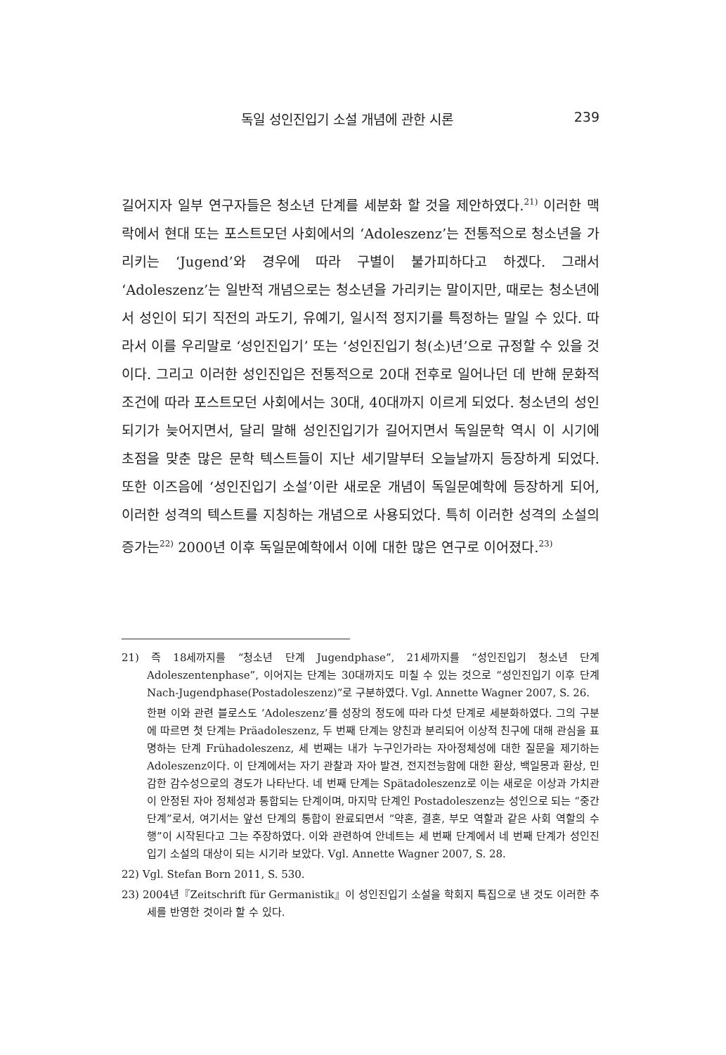독일 성인진입기 소설 개념에 관한 시론 239
길어지자 일부 연구자들은 청소년 단계를 세분화 할 것을 제안하였다.<sup>21)</sup> 이러한 맥락에서 현대 또는 포스트모던 사회에서의 ‘Adoleszenz’는 전통적으로 청소년을 가리키는 ‘Jugend’와 경우에 따라 구별이 불가피하다고 하겠다. 그래서 ‘Adoleszenz’는 일반적 개념으로는 청소년을 가리키는 말이지만, 때로는 청소년에서 성인이 되기 직전의 과도기, 유예기, 일시적 정지기를 특정하는 말일 수 있다. 따라서 이를 우리말로 ‘성인진입기’ 또는 ‘성인진입기 청(소)년’으로 규정할 수 있을 것이다. 그리고 이러한 성인진입은 전통적으로 20대 전후로 일어나던 데 반해 문화적 조건에 따라 포스트모던 사회에서는 30대, 40대까지 이르게 되었다. 청소년의 성인되기가 늦어지면서, 달리 말해 성인진입기가 길어지면서 독일문학 역시 이 시기에 초점을 맞춘 많은 문학 텍스트들이 지난 세기말부터 오늘날까지 등장하게 되었다. 또한 이즈음에 ‘성인진입기 소설’이란 새로운 개념이 독일문예학에 등장하게 되어, 이러한 성격의 텍스트를 지칭하는 개념으로 사용되었다. 특히 이러한 성격의 소설의 증가는<sup>22)</sup> 2000년 이후 독일문예학에서 이에 대한 많은 연구로 이어졌다.<sup>23)</sup>
21) 즉 18세까지를 “청소년 단계 Jugendphase”, 21세까지를 “성인진입기 청소년 단계 Adoleszentenphase”, 이어지는 단계는 30대까지도 미칠 수 있는 것으로 “성인진입기 이후 단계 Nach-Jugendphase(Postadoleszenz)”로 구분하였다. Vgl. Annette Wagner 2007, S. 26.
한편 이와 관련 블로스도 ‘Adoleszenz’를 성장의 정도에 따라 다섯 단계로 세분화하였다. 그의 구분에 따르면 첫 단계는 Präadoleszenz, 두 번째 단계는 양친과 분리되어 이상적 친구에 대해 관심을 표명하는 단계 Frühadoleszenz, 세 번째는 내가 누구인가라는 자아정체성에 대한 질문을 제기하는 Adoleszenz이다. 이 단계에서는 자기 관찰과 자아 발견, 전지전능함에 대한 환상, 백일몽과 환상, 민감한 감수성으로의 경도가 나타난다. 네 번째 단계는 Spätadoleszenz로 이는 새로운 이상과 가치관이 안정된 자아 정체성과 통합되는 단계이며, 마지막 단계인 Postadoleszenz는 성인으로 되는 “중간 단계”로서, 여기서는 앞선 단계의 통합이 완료되면서 “약혼, 결혼, 부모 역할과 같은 사회 역할의 수행”이 시작된다고 그는 주장하였다. 이와 관련하여 안네트는 세 번째 단계에서 네 번째 단계가 성인진입기 소설의 대상이 되는 시기라 보았다. Vgl. Annette Wagner 2007, S. 28.
22) Vgl. Stefan Born 2011, S. 530.
23) 2004년『Zeitschrift für Germanistik』이 성인진입기 소설을 학회지 특집으로 낸 것도 이러한 추세를 반영한 것이라 할 수 있다.